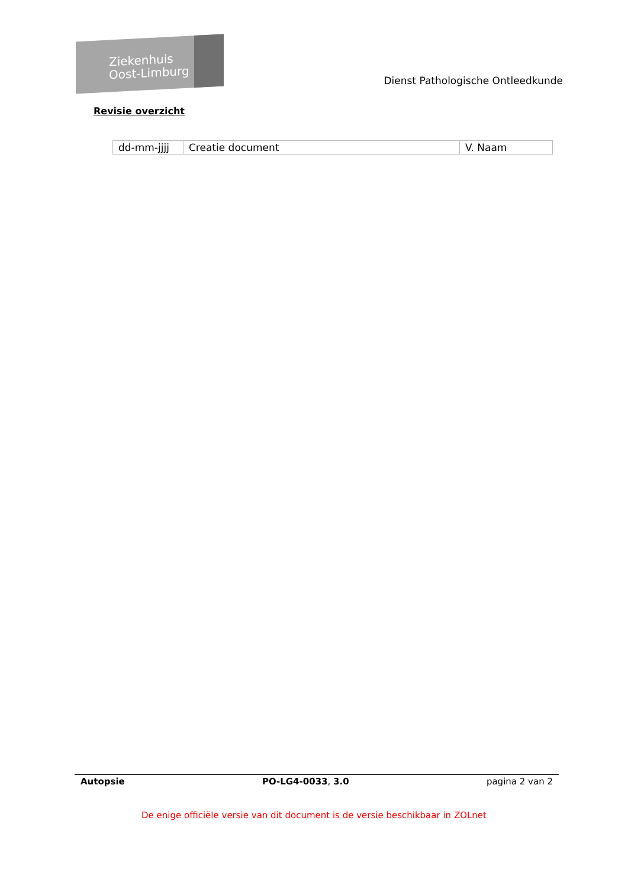Ziekenhuis
Oost-Limburg
Dienst Pathologische Ontleedkunde
Revisie overzicht
| dd-mm-jjjj | Creatie document | V. Naam |
Autopsie PO-LG4-0033, 3.0 pagina 2 van 2
De enige officiële versie van dit document is de versie beschikbaar in ZOLnet